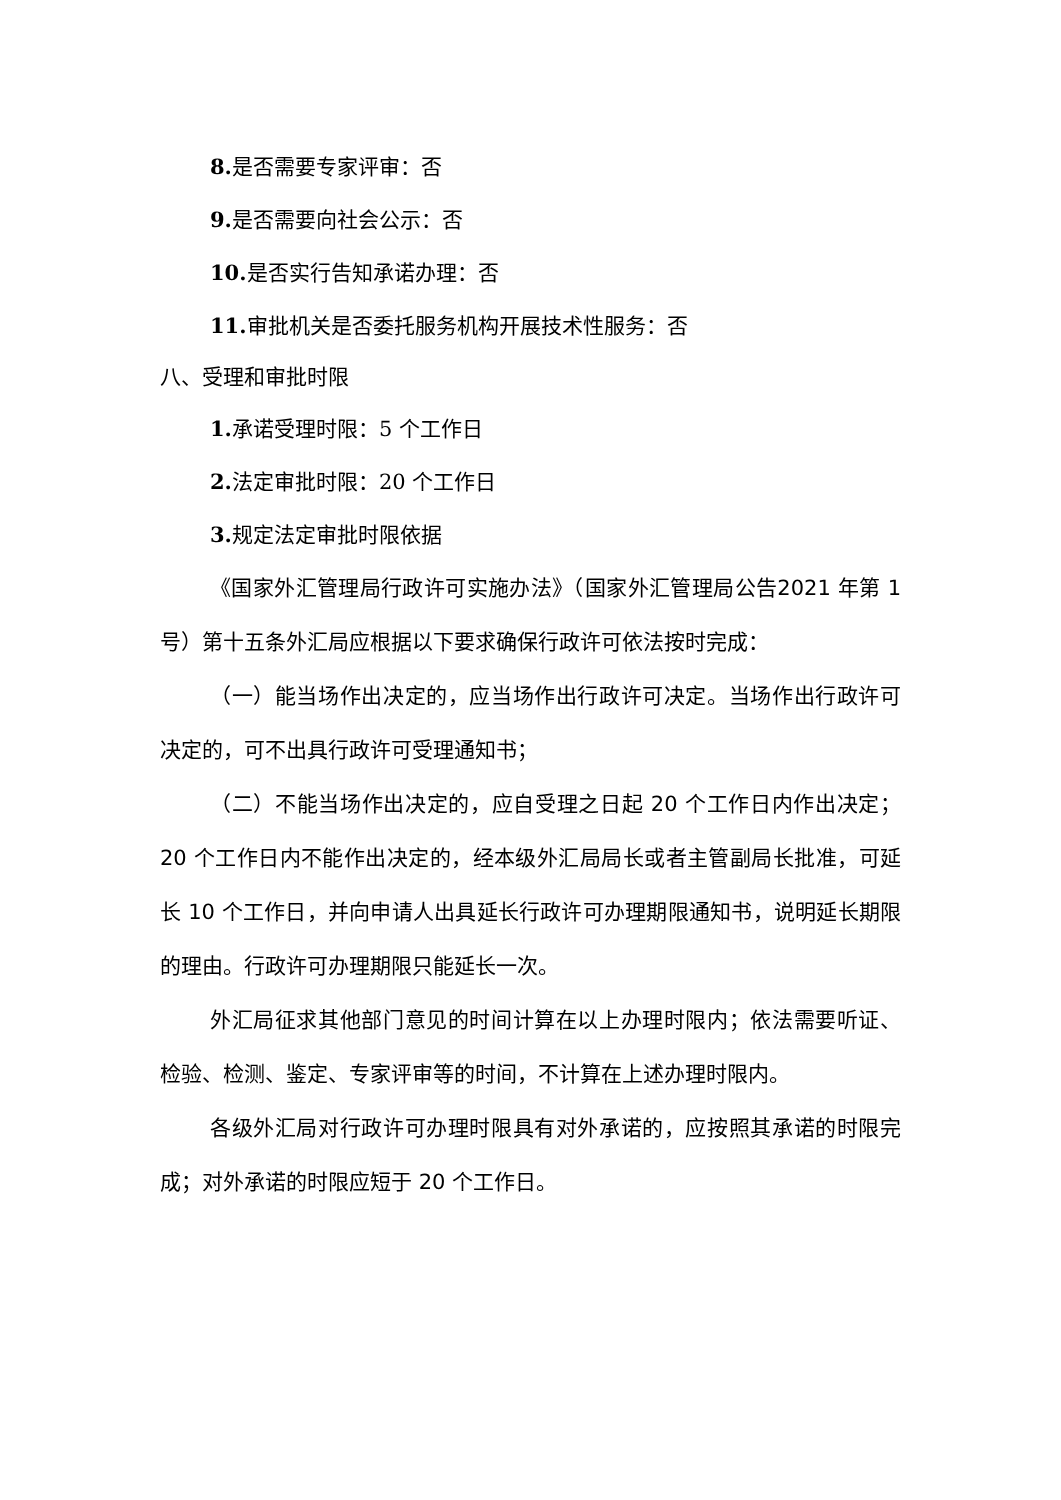8. 是否需要专家评审：否
9. 是否需要向社会公示：否
10. 是否实行告知承诺办理：否
11. 审批机关是否委托服务机构开展技术性服务：否
八、受理和审批时限
1. 承诺受理时限：5 个工作日
2. 法定审批时限：20 个工作日
3. 规定法定审批时限依据
《国家外汇管理局行政许可实施办法》（国家外汇管理局公告2021 年第 1 号）第十五条外汇局应根据以下要求确保行政许可依法按时完成：
（一）能当场作出决定的，应当场作出行政许可决定。当场作出行政许可决定的，可不出具行政许可受理通知书；
（二）不能当场作出决定的，应自受理之日起 20 个工作日内作出决定；20 个工作日内不能作出决定的，经本级外汇局局长或者主管副局长批准，可延长 10 个工作日，并向申请人出具延长行政许可办理期限通知书，说明延长期限的理由。行政许可办理期限只能延长一次。
外汇局征求其他部门意见的时间计算在以上办理时限内；依法需要听证、检验、检测、鉴定、专家评审等的时间，不计算在上述办理时限内。
各级外汇局对行政许可办理时限具有对外承诺的，应按照其承诺的时限完成；对外承诺的时限应短于 20 个工作日。